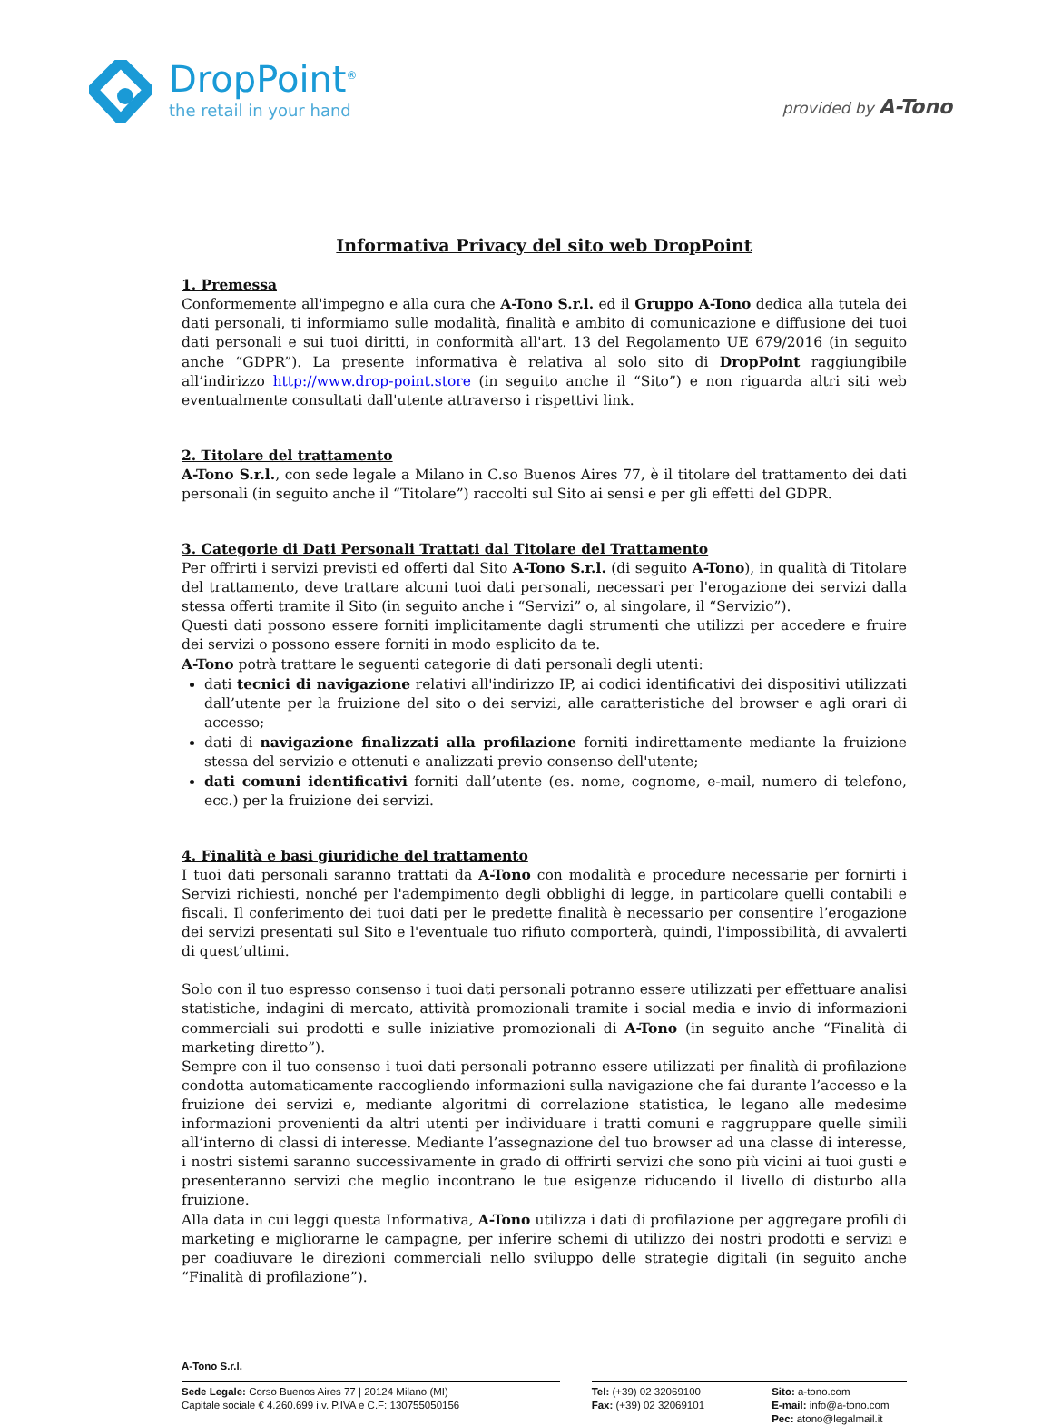DropPoint<sup>®</sup>
the retail in your hand
provided by A-Tono
Informativa Privacy del sito web DropPoint
1. Premessa
Conformemente all'impegno e alla cura che A-Tono S.r.l. ed il Gruppo A-Tono dedica alla tutela dei dati personali, ti informiamo sulle modalità, finalità e ambito di comunicazione e diffusione dei tuoi dati personali e sui tuoi diritti, in conformità all'art. 13 del Regolamento UE 679/2016 (in seguito anche “GDPR”). La presente informativa è relativa al solo sito di DropPoint raggiungibile all’indirizzo http://www.drop-point.store (in seguito anche il “Sito”) e non riguarda altri siti web eventualmente consultati dall'utente attraverso i rispettivi link.
2. Titolare del trattamento
A-Tono S.r.l., con sede legale a Milano in C.so Buenos Aires 77, è il titolare del trattamento dei dati personali (in seguito anche il “Titolare”) raccolti sul Sito ai sensi e per gli effetti del GDPR.
3. Categorie di Dati Personali Trattati dal Titolare del Trattamento
Per offrirti i servizi previsti ed offerti dal Sito A-Tono S.r.l. (di seguito A-Tono), in qualità di Titolare del trattamento, deve trattare alcuni tuoi dati personali, necessari per l'erogazione dei servizi dalla stessa offerti tramite il Sito (in seguito anche i “Servizi” o, al singolare, il “Servizio”).
Questi dati possono essere forniti implicitamente dagli strumenti che utilizzi per accedere e fruire dei servizi o possono essere forniti in modo esplicito da te.
A-Tono potrà trattare le seguenti categorie di dati personali degli utenti:
dati tecnici di navigazione relativi all'indirizzo IP, ai codici identificativi dei dispositivi utilizzati dall’utente per la fruizione del sito o dei servizi, alle caratteristiche del browser e agli orari di accesso;
dati di navigazione finalizzati alla profilazione forniti indirettamente mediante la fruizione stessa del servizio e ottenuti e analizzati previo consenso dell'utente;
dati comuni identificativi forniti dall’utente (es. nome, cognome, e-mail, numero di telefono, ecc.) per la fruizione dei servizi.
4. Finalità e basi giuridiche del trattamento
I tuoi dati personali saranno trattati da A-Tono con modalità e procedure necessarie per fornirti i Servizi richiesti, nonché per l'adempimento degli obblighi di legge, in particolare quelli contabili e fiscali. Il conferimento dei tuoi dati per le predette finalità è necessario per consentire l’erogazione dei servizi presentati sul Sito e l'eventuale tuo rifiuto comporterà, quindi, l'impossibilità, di avvalerti di quest’ultimi.
Solo con il tuo espresso consenso i tuoi dati personali potranno essere utilizzati per effettuare analisi statistiche, indagini di mercato, attività promozionali tramite i social media e invio di informazioni commerciali sui prodotti e sulle iniziative promozionali di A-Tono (in seguito anche “Finalità di marketing diretto”).
Sempre con il tuo consenso i tuoi dati personali potranno essere utilizzati per finalità di profilazione condotta automaticamente raccogliendo informazioni sulla navigazione che fai durante l’accesso e la fruizione dei servizi e, mediante algoritmi di correlazione statistica, le legano alle medesime informazioni provenienti da altri utenti per individuare i tratti comuni e raggruppare quelle simili all’interno di classi di interesse. Mediante l’assegnazione del tuo browser ad una classe di interesse, i nostri sistemi saranno successivamente in grado di offrirti servizi che sono più vicini ai tuoi gusti e presenteranno servizi che meglio incontrano le tue esigenze riducendo il livello di disturbo alla fruizione.
Alla data in cui leggi questa Informativa, A-Tono utilizza i dati di profilazione per aggregare profili di marketing e migliorarne le campagne, per inferire schemi di utilizzo dei nostri prodotti e servizi e per coadiuvare le direzioni commerciali nello sviluppo delle strategie digitali (in seguito anche “Finalità di profilazione”).
A-Tono S.r.l.
Sede Legale: Corso Buenos Aires 77 | 20124 Milano (MI)
Capitale sociale € 4.260.699 i.v. P.IVA e C.F: 130755050156
Tel: (+39) 02 32069100
Fax: (+39) 02 32069101
Sito: a-tono.com
E-mail: info@a-tono.com
Pec: atono@legalmail.it